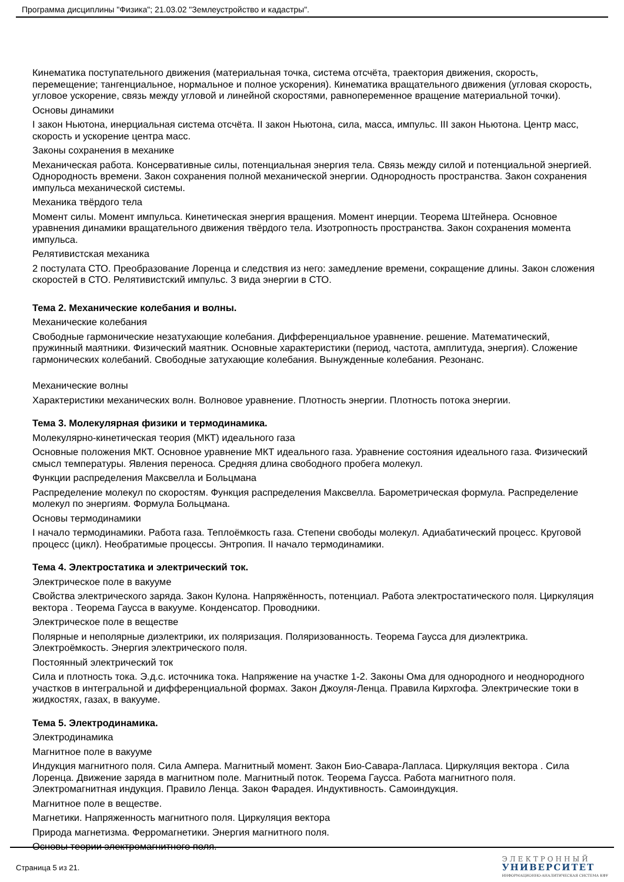Программа дисциплины "Физика"; 21.03.02 "Землеустройство и кадастры".
Кинематика поступательного движения (материальная точка, система отсчёта, траектория движения, скорость, перемещение; тангенциальное, нормальное и полное ускорения). Кинематика вращательного движения (угловая скорость, угловое ускорение, связь между угловой и линейной скоростями, равнопеременное вращение материальной точки).
Основы динамики
I закон Ньютона, инерциальная система отсчёта. II закон Ньютона, сила, масса, импульс. III закон Ньютона. Центр масс, скорость и ускорение центра масс.
Законы сохранения в механике
Механическая работа. Консервативные силы, потенциальная энергия тела. Связь между силой и потенциальной энергией. Однородность времени. Закон сохранения полной механической энергии. Однородность пространства. Закон сохранения импульса механической системы.
Механика твёрдого тела
Момент силы. Момент импульса. Кинетическая энергия вращения. Момент инерции. Теорема Штейнера. Основное уравнения динамики вращательного движения твёрдого тела. Изотропность пространства. Закон сохранения момента импульса.
Релятивистская механика
2 постулата СТО. Преобразование Лоренца и следствия из него: замедление времени, сокращение длины. Закон сложения скоростей в СТО. Релятивистский импульс. 3 вида энергии в СТО.
Тема 2. Механические колебания и волны.
Механические колебания
Свободные гармонические незатухающие колебания. Дифференциальное уравнение. решение. Математический, пружинный маятники. Физический маятник. Основные характеристики (период, частота, амплитуда, энергия). Сложение гармонических колебаний. Свободные затухающие колебания. Вынужденные колебания. Резонанс.
Механические волны
Характеристики механических волн. Волновое уравнение. Плотность энергии. Плотность потока энергии.
Тема 3. Молекулярная физики и термодинамика.
Молекулярно-кинетическая теория (МКТ) идеального газа
Основные положения МКТ. Основное уравнение МКТ идеального газа. Уравнение состояния идеального газа. Физический смысл температуры. Явления переноса. Средняя длина свободного пробега молекул.
Функции распределения Максвелла и Больцмана
Распределение молекул по скоростям. Функция распределения Максвелла. Барометрическая формула. Распределение молекул по энергиям. Формула Больцмана.
Основы термодинамики
I начало термодинамики. Работа газа. Теплоёмкость газа. Степени свободы молекул. Адиабатический процесс. Круговой процесс (цикл). Необратимые процессы. Энтропия. II начало термодинамики.
Тема 4. Электростатика и электрический ток.
Электрическое поле в вакууме
Свойства электрического заряда. Закон Кулона. Напряжённость, потенциал. Работа электростатического поля. Циркуляция вектора . Теорема Гаусса в вакууме. Конденсатор. Проводники.
Электрическое поле в веществе
Полярные и неполярные диэлектрики, их поляризация. Поляризованность. Теорема Гаусса для диэлектрика. Электроёмкость. Энергия электрического поля.
Постоянный электрический ток
Сила и плотность тока. Э.д.с. источника тока. Напряжение на участке 1-2. Законы Ома для однородного и неоднородного участков в интегральной и дифференциальной формах. Закон Джоуля-Ленца. Правила Кирхгофа. Электрические токи в жидкостях, газах, в вакууме.
Тема 5. Электродинамика.
Электродинамика
Магнитное поле в вакууме
Индукция магнитного поля. Сила Ампера. Магнитный момент. Закон Био-Савара-Лапласа. Циркуляция вектора . Сила Лоренца. Движение заряда в магнитном поле. Магнитный поток. Теорема Гаусса. Работа магнитного поля. Электромагнитная индукция. Правило Ленца. Закон Фарадея. Индуктивность. Самоиндукция.
Магнитное поле в веществе.
Магнетики. Напряженность магнитного поля. Циркуляция вектора
Природа магнетизма. Ферромагнетики. Энергия магнитного поля.
Основы теории электромагнитного поля.
Страница 5 из 21.
ЭЛЕКТРОННЫЙ
УНИВЕРСИТЕТ
ИНФОРМАЦИОННО-АНАЛИТИЧЕСКАЯ СИСТЕМА КФУ